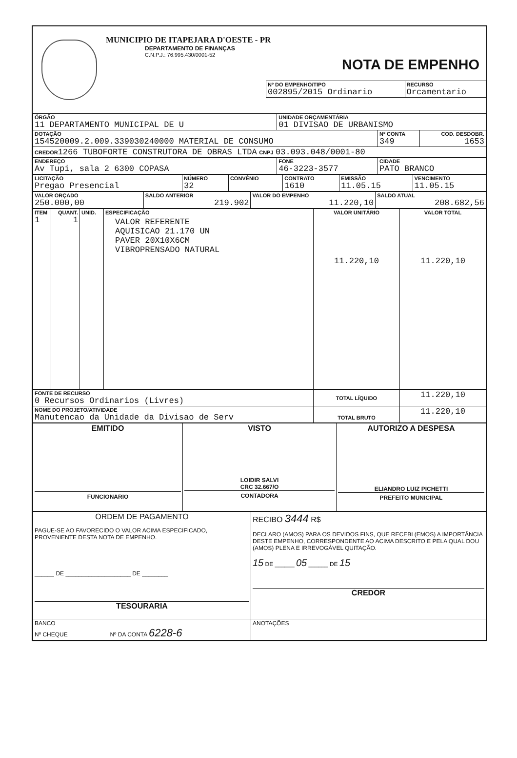MUNICIPIO DE ITAPEJARA D'OESTE - PR
DEPARTAMENTO DE FINANÇAS
C.N.P.J.: 76.995.430/0001-52
NOTA DE EMPENHO
| Nº DO EMPENHO/TIPO 002895/2015 Ordinario | RECURSO Orcamentario |
| ÓRGÃO 11 DEPARTAMENTO MUNICIPAL DE U | UNIDADE ORÇAMENTÁRIA 01 DIVISAO DE URBANISMO | | |
| DOTAÇÃO 154520009.2.009.339030240000 MATERIAL DE CONSUMO | | Nº CONTA 349 | COD. DESDOBR. 1653 |
| CREDOR 1266 TUBOFORTE CONSTRUTORA DE OBRAS LTDA CNPJ 03.093.048/0001-80 | | | |
| ENDEREÇO Av Tupi, sala 2 6300 COPASA | FONE 46-3223-3577 | CIDADE PATO BRANCO | |
| LICITAÇÃO Pregao Presencial | NÚMERO 32 | CONVÊNIO | CONTRATO 1610 | EMISSÃO 11.05.15 | VENCIMENTO 11.05.15 |
| VALOR ORÇADO 250.000,00 | SALDO ANTERIOR 219.902 | VALOR DO EMPENHO 11.220,10 | SALDO ATUAL 208.682,56 |
| ITEM 1 | QUANT. 1 | UNID. | ESPECIFICAÇÃO VALOR REFERENTE AQUISICAO 21.170 UN PAVER 20X10X6CM VIBROPRENSADO NATURAL | VALOR UNITÁRIO 11.220,10 | VALOR TOTAL 11.220,10 |
| FONTE DE RECURSO 0 Recursos Ordinarios (Livres) | | | | TOTAL LÍQUIDO | 11.220,10 |
| NOME DO PROJETO/ATIVIDADE Manutencao da Unidade da Divisao de Serv | | | | TOTAL BRUTO | 11.220,10 |
| EMITIDO FUNCIONARIO | VISTO LOIDIR SALVI CRC 32.667/O CONTADORA | AUTORIZO A DESPESA ELIANDRO LUIZ PICHETTI PREFEITO MUNICIPAL |
| ORDEM DE PAGAMENTO PAGUE-SE AO FAVORECIDO O VALOR ACIMA ESPECIFICADO, PROVENIENTE DESTA NOTA DE EMPENHO. ______ DE ____________________ DE ________ TESOURARIA | RECIBO 3444 R$ DECLARO (AMOS) PARA OS DEVIDOS FINS, QUE RECEBI (EMOS) A IMPORTÂNCIA DESTE EMPENHO, CORRESPONDENTE AO ACIMA DESCRITO E PELA QUAL DOU (AMOS) PLENA E IRREVOGÁVEL QUITAÇÃO. 15 DE ______ 05 ______ DE 15 CREDOR |
| BANCO Nº CHEQUE Nº DA CONTA 6228-6 | ANOTAÇÕES |